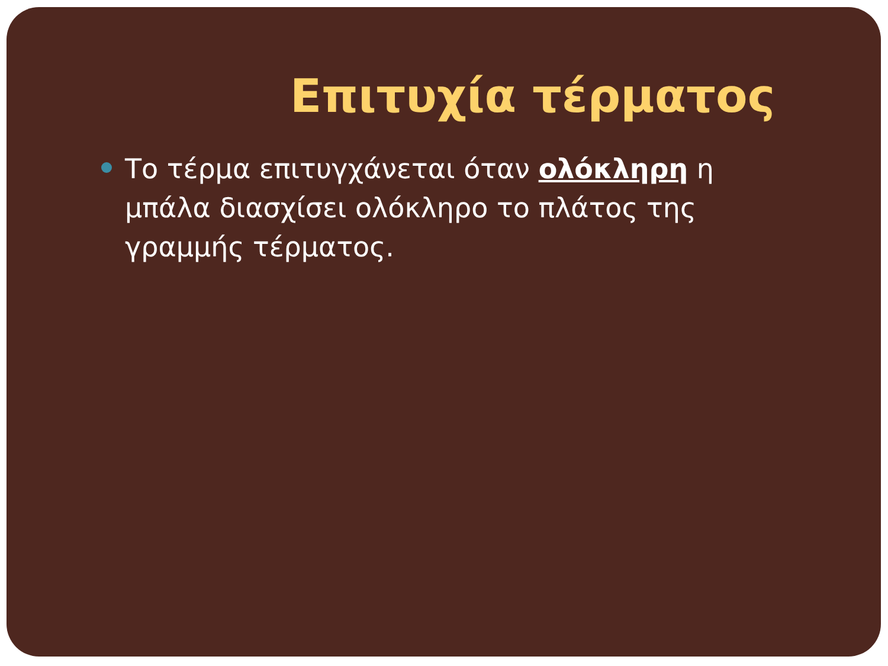Επιτυχία τέρματος
Το τέρμα επιτυγχάνεται όταν ολόκληρη η μπάλα διασχίσει ολόκληρο το πλάτος της γραμμής τέρματος.